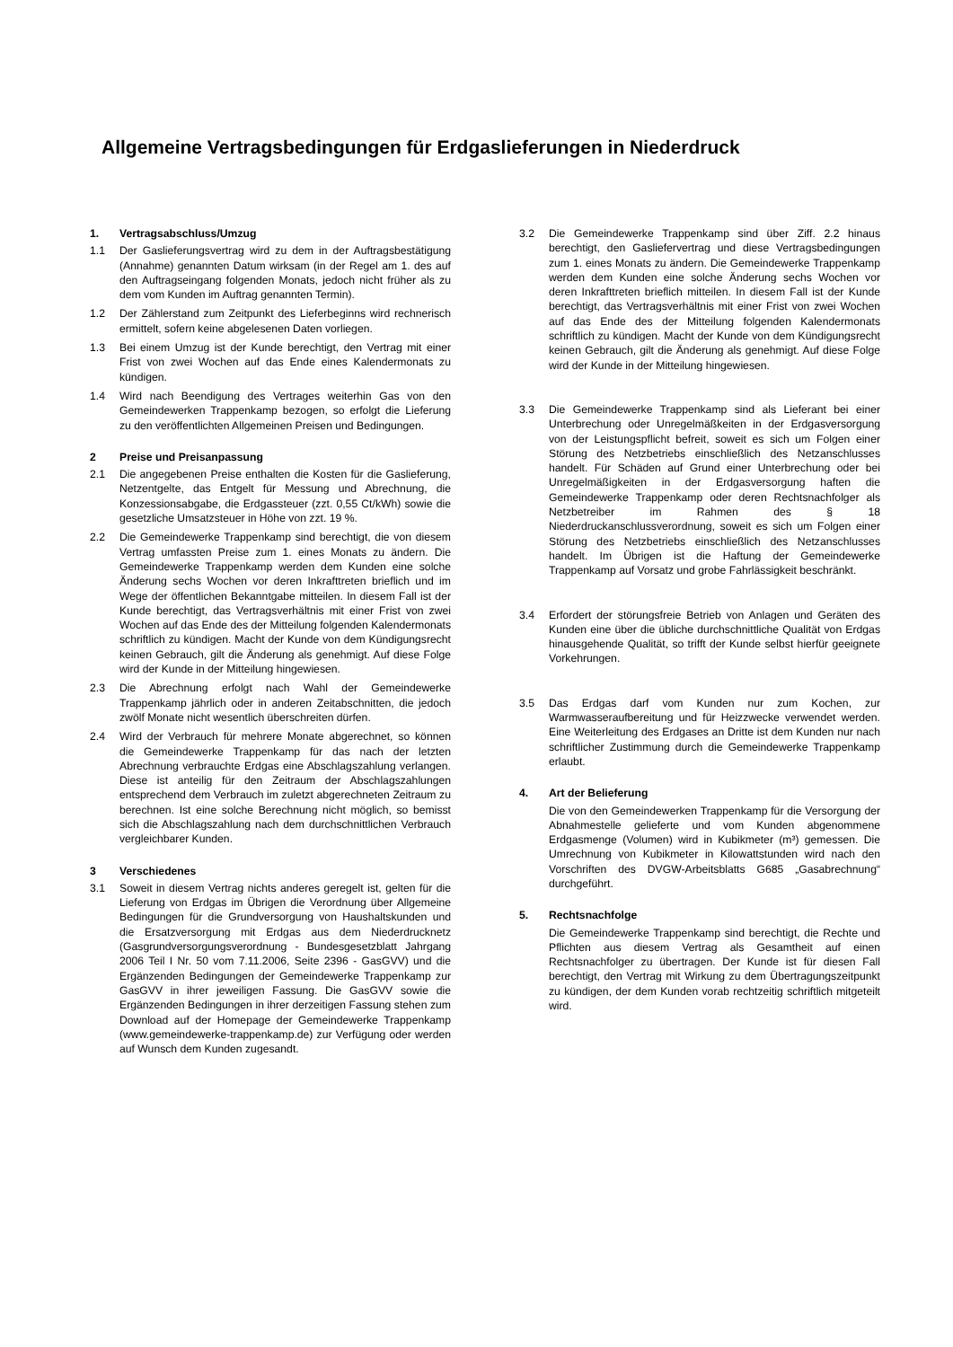Allgemeine Vertragsbedingungen für Erdgaslieferungen in Niederdruck
1. Vertragsabschluss/Umzug
1.1 Der Gaslieferungsvertrag wird zu dem in der Auftragsbestätigung (Annahme) genannten Datum wirksam (in der Regel am 1. des auf den Auftragseingang folgenden Monats, jedoch nicht früher als zu dem vom Kunden im Auftrag genannten Termin).
1.2 Der Zählerstand zum Zeitpunkt des Lieferbeginns wird rechnerisch ermittelt, sofern keine abgelesenen Daten vorliegen.
1.3 Bei einem Umzug ist der Kunde berechtigt, den Vertrag mit einer Frist von zwei Wochen auf das Ende eines Kalendermonats zu kündigen.
1.4 Wird nach Beendigung des Vertrages weiterhin Gas von den Gemeindewerken Trappenkamp bezogen, so erfolgt die Lieferung zu den veröffentlichten Allgemeinen Preisen und Bedingungen.
2 Preise und Preisanpassung
2.1 Die angegebenen Preise enthalten die Kosten für die Gaslieferung, Netzentgelte, das Entgelt für Messung und Abrechnung, die Konzessionsabgabe, die Erdgassteuer (zzt. 0,55 Ct/kWh) sowie die gesetzliche Umsatzsteuer in Höhe von zzt. 19 %.
2.2 Die Gemeindewerke Trappenkamp sind berechtigt, die von diesem Vertrag umfassten Preise zum 1. eines Monats zu ändern. Die Gemeindewerke Trappenkamp werden dem Kunden eine solche Änderung sechs Wochen vor deren Inkrafttreten brieflich und im Wege der öffentlichen Bekanntgabe mitteilen. In diesem Fall ist der Kunde berechtigt, das Vertragsverhältnis mit einer Frist von zwei Wochen auf das Ende des der Mitteilung folgenden Kalendermonats schriftlich zu kündigen. Macht der Kunde von dem Kündigungsrecht keinen Gebrauch, gilt die Änderung als genehmigt. Auf diese Folge wird der Kunde in der Mitteilung hingewiesen.
2.3 Die Abrechnung erfolgt nach Wahl der Gemeindewerke Trappenkamp jährlich oder in anderen Zeitabschnitten, die jedoch zwölf Monate nicht wesentlich überschreiten dürfen.
2.4 Wird der Verbrauch für mehrere Monate abgerechnet, so können die Gemeindewerke Trappenkamp für das nach der letzten Abrechnung verbrauchte Erdgas eine Abschlagszahlung verlangen. Diese ist anteilig für den Zeitraum der Abschlagszahlungen entsprechend dem Verbrauch im zuletzt abgerechneten Zeitraum zu berechnen. Ist eine solche Berechnung nicht möglich, so bemisst sich die Abschlagszahlung nach dem durchschnittlichen Verbrauch vergleichbarer Kunden.
3 Verschiedenes
3.1 Soweit in diesem Vertrag nichts anderes geregelt ist, gelten für die Lieferung von Erdgas im Übrigen die Verordnung über Allgemeine Bedingungen für die Grundversorgung von Haushaltskunden und die Ersatzversorgung mit Erdgas aus dem Niederdrucknetz (Gasgrundversorgungsverordnung - Bundesgesetzblatt Jahrgang 2006 Teil I Nr. 50 vom 7.11.2006, Seite 2396 - GasGVV) und die Ergänzenden Bedingungen der Gemeindewerke Trappenkamp zur GasGVV in ihrer jeweiligen Fassung. Die GasGVV sowie die Ergänzenden Bedingungen in ihrer derzeitigen Fassung stehen zum Download auf der Homepage der Gemeindewerke Trappenkamp (www.gemeindewerke-trappenkamp.de) zur Verfügung oder werden auf Wunsch dem Kunden zugesandt.
3.2 Die Gemeindewerke Trappenkamp sind über Ziff. 2.2 hinaus berechtigt, den Gasliefervertrag und diese Vertragsbedingungen zum 1. eines Monats zu ändern. Die Gemeindewerke Trappenkamp werden dem Kunden eine solche Änderung sechs Wochen vor deren Inkrafttreten brieflich mitteilen. In diesem Fall ist der Kunde berechtigt, das Vertragsverhältnis mit einer Frist von zwei Wochen auf das Ende des der Mitteilung folgenden Kalendermonats schriftlich zu kündigen. Macht der Kunde von dem Kündigungsrecht keinen Gebrauch, gilt die Änderung als genehmigt. Auf diese Folge wird der Kunde in der Mitteilung hingewiesen.
3.3 Die Gemeindewerke Trappenkamp sind als Lieferant bei einer Unterbrechung oder Unregelmäßkeiten in der Erdgasversorgung von der Leistungspflicht befreit, soweit es sich um Folgen einer Störung des Netzbetriebs einschließlich des Netzanschlusses handelt. Für Schäden auf Grund einer Unterbrechung oder bei Unregelmäßigkeiten in der Erdgasversorgung haften die Gemeindewerke Trappenkamp oder deren Rechtsnachfolger als Netzbetreiber im Rahmen des § 18 Niederdruckanschlussverordnung, soweit es sich um Folgen einer Störung des Netzbetriebs einschließlich des Netzanschlusses handelt. Im Übrigen ist die Haftung der Gemeindewerke Trappenkamp auf Vorsatz und grobe Fahrlässigkeit beschränkt.
3.4 Erfordert der störungsfreie Betrieb von Anlagen und Geräten des Kunden eine über die übliche durchschnittliche Qualität von Erdgas hinausgehende Qualität, so trifft der Kunde selbst hierfür geeignete Vorkehrungen.
3.5 Das Erdgas darf vom Kunden nur zum Kochen, zur Warmwasseraufbereitung und für Heizzwecke verwendet werden. Eine Weiterleitung des Erdgases an Dritte ist dem Kunden nur nach schriftlicher Zustimmung durch die Gemeindewerke Trappenkamp erlaubt.
4. Art der Belieferung
Die von den Gemeindewerken Trappenkamp für die Versorgung der Abnahmestelle gelieferte und vom Kunden abgenommene Erdgasmenge (Volumen) wird in Kubikmeter (m³) gemessen. Die Umrechnung von Kubikmeter in Kilowattstunden wird nach den Vorschriften des DVGW-Arbeitsblatts G685 „Gasabrechnung“ durchgeführt.
5. Rechtsnachfolge
Die Gemeindewerke Trappenkamp sind berechtigt, die Rechte und Pflichten aus diesem Vertrag als Gesamtheit auf einen Rechtsnachfolger zu übertragen. Der Kunde ist für diesen Fall berechtigt, den Vertrag mit Wirkung zu dem Übertragungszeitpunkt zu kündigen, der dem Kunden vorab rechtzeitig schriftlich mitgeteilt wird.